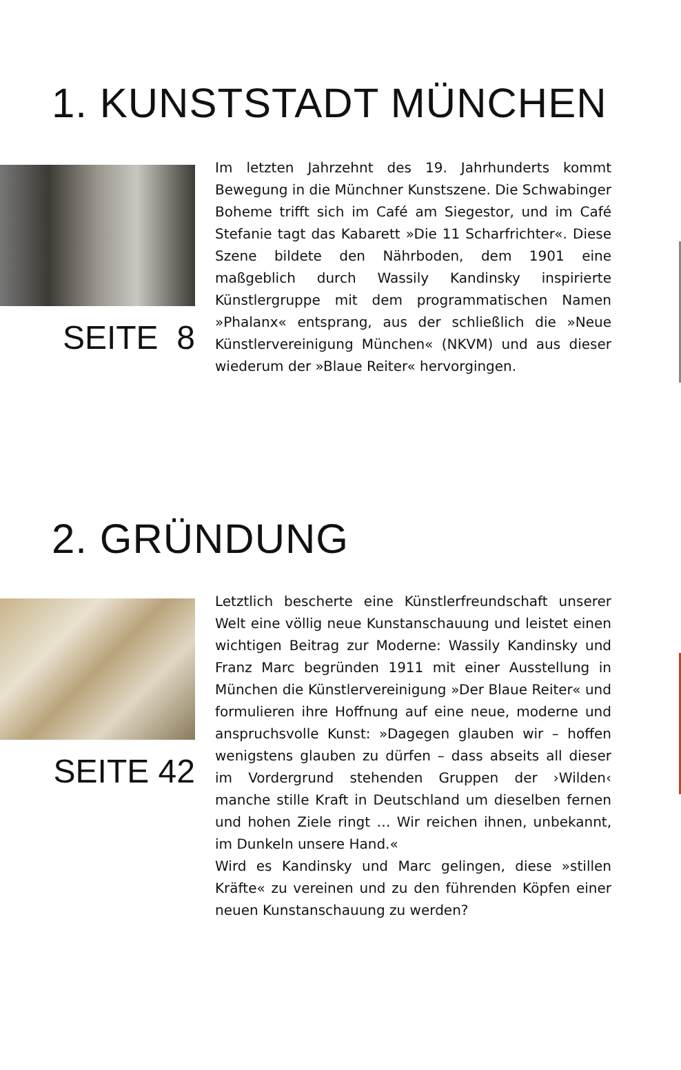1. KUNSTSTADT MÜNCHEN
SEITE 8
Im letzten Jahrzehnt des 19. Jahrhunderts kommt Bewegung in die Münchner Kunstszene. Die Schwabinger Boheme trifft sich im Café am Siegestor, und im Café Stefanie tagt das Kabarett »Die 11 Scharfrichter«. Diese Szene bildete den Nährboden, dem 1901 eine maßgeblich durch Wassily Kandinsky inspirierte Künstlergruppe mit dem programmatischen Namen »Phalanx« entsprang, aus der schließlich die »Neue Künstlervereinigung München« (NKVM) und aus dieser wiederum der »Blaue Reiter« hervorgingen.
2. GRÜNDUNG
SEITE 42
Letztlich bescherte eine Künstlerfreundschaft unserer Welt eine völlig neue Kunstanschauung und leistet einen wichtigen Beitrag zur Moderne: Wassily Kandinsky und Franz Marc begründen 1911 mit einer Ausstellung in München die Künstlervereinigung »Der Blaue Reiter« und formulieren ihre Hoffnung auf eine neue, moderne und anspruchsvolle Kunst: »Dagegen glauben wir – hoffen wenigstens glauben zu dürfen – dass abseits all dieser im Vordergrund stehenden Gruppen der ›Wilden‹ manche stille Kraft in Deutschland um dieselben fernen und hohen Ziele ringt … Wir reichen ihnen, unbekannt, im Dunkeln unsere Hand.«
Wird es Kandinsky und Marc gelingen, diese »stillen Kräfte« zu vereinen und zu den führenden Köpfen einer neuen Kunstanschauung zu werden?